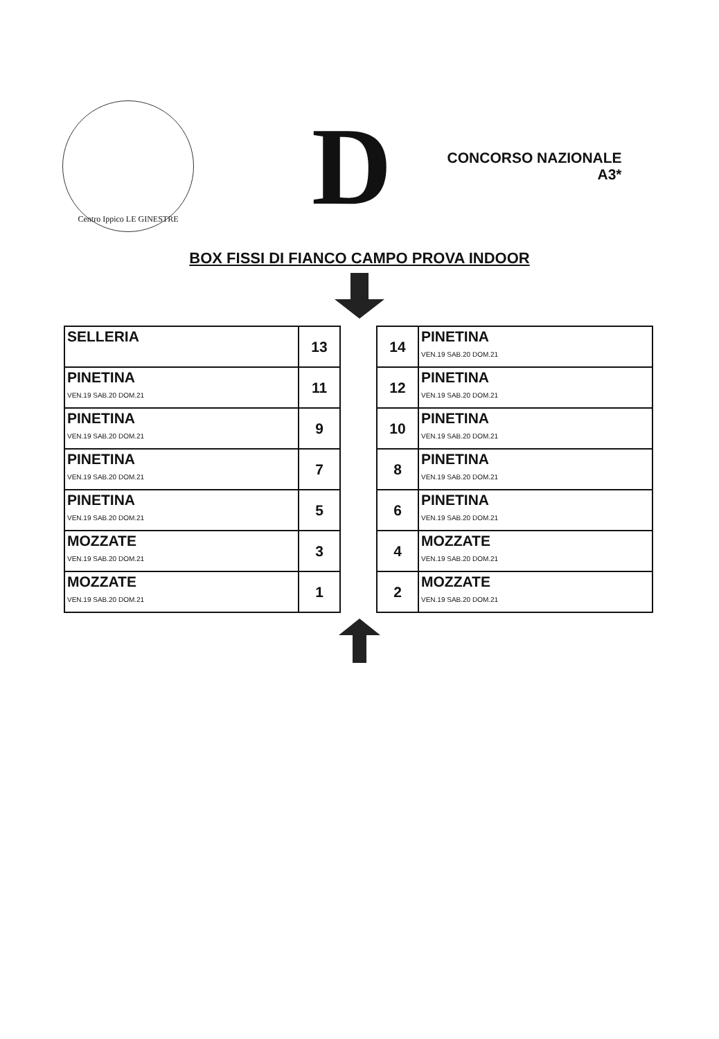Centro Ippico LE GINESTRE
D
CONCORSO NAZIONALE
A3*
BOX FISSI DI FIANCO CAMPO PROVA INDOOR
| SELLERIA | 13 |
| PINETINA VEN.19 SAB.20 DOM.21 | 11 |
| PINETINA VEN.19 SAB.20 DOM.21 | 9 |
| PINETINA VEN.19 SAB.20 DOM.21 | 7 |
| PINETINA VEN.19 SAB.20 DOM.21 | 5 |
| MOZZATE VEN.19 SAB.20 DOM.21 | 3 |
| MOZZATE VEN.19 SAB.20 DOM.21 | 1 |
| 14 | PINETINA VEN.19 SAB.20 DOM.21 |
| 12 | PINETINA VEN.19 SAB.20 DOM.21 |
| 10 | PINETINA VEN.19 SAB.20 DOM.21 |
| 8 | PINETINA VEN.19 SAB.20 DOM.21 |
| 6 | PINETINA VEN.19 SAB.20 DOM.21 |
| 4 | MOZZATE VEN.19 SAB.20 DOM.21 |
| 2 | MOZZATE VEN.19 SAB.20 DOM.21 |